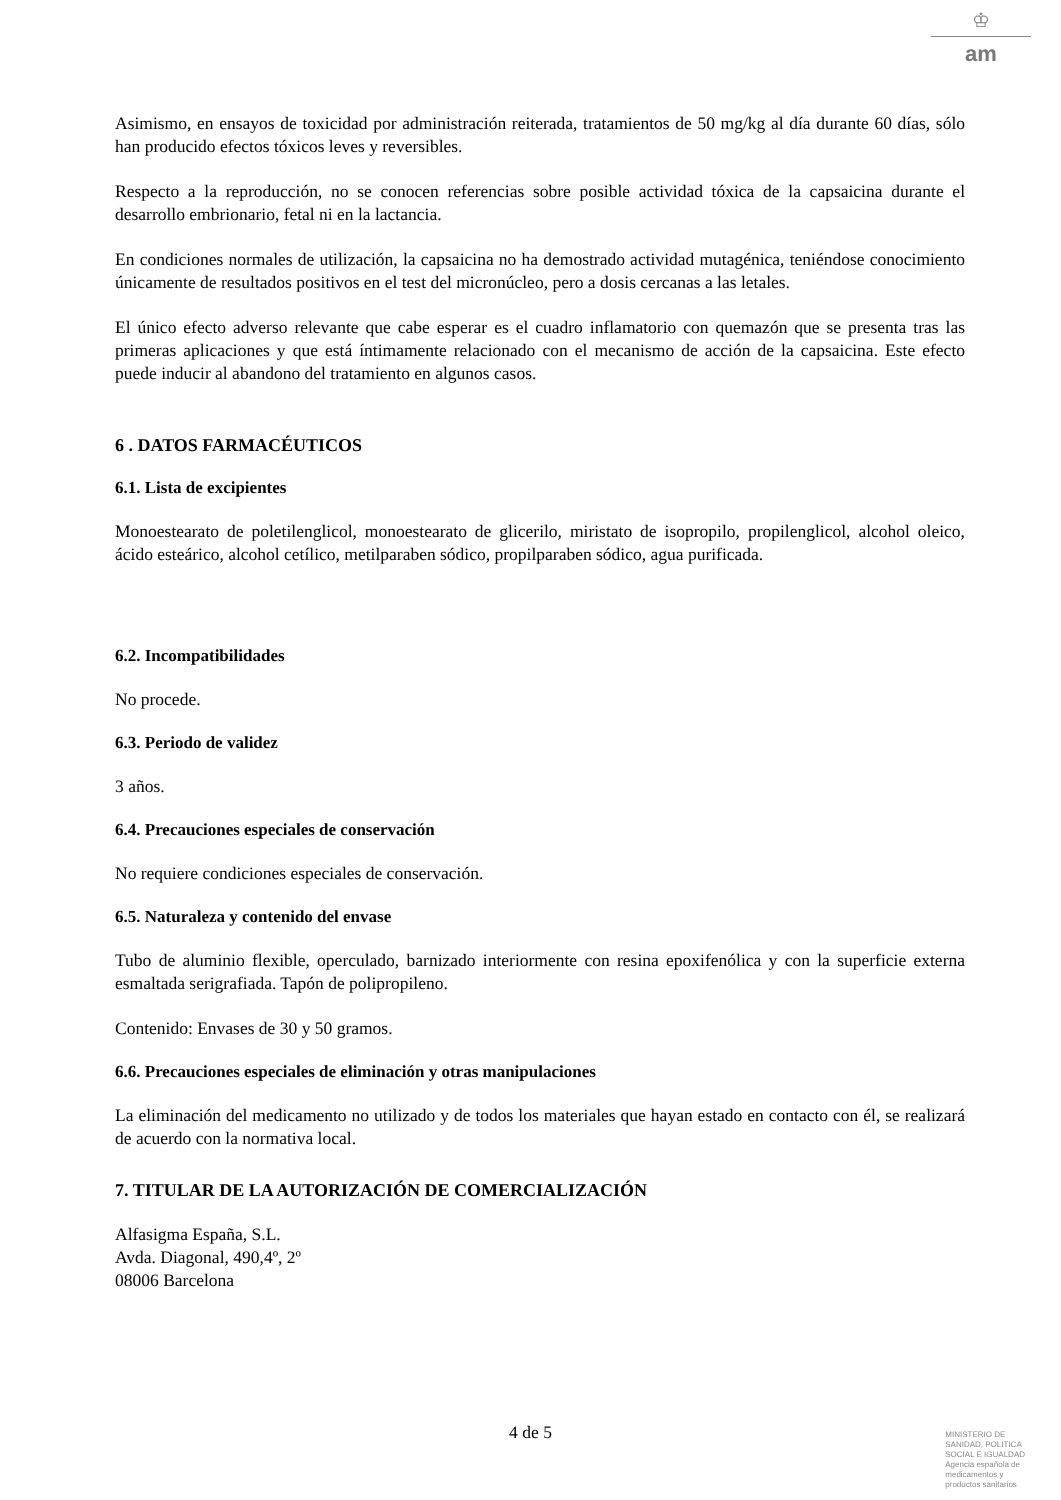♔
am
Asimismo, en ensayos de toxicidad por administración reiterada, tratamientos de 50 mg/kg al día durante 60 días, sólo han producido efectos tóxicos leves y reversibles.
Respecto a la reproducción, no se conocen referencias sobre posible actividad tóxica de la capsaicina durante el desarrollo embrionario, fetal ni en la lactancia.
En condiciones normales de utilización, la capsaicina no ha demostrado actividad mutagénica, teniéndose conocimiento únicamente de resultados positivos en el test del micronúcleo, pero a dosis cercanas a las letales.
El único efecto adverso relevante que cabe esperar es el cuadro inflamatorio con quemazón que se presenta tras las primeras aplicaciones y que está íntimamente relacionado con el mecanismo de acción de la capsaicina. Este efecto puede inducir al abandono del tratamiento en algunos casos.
6 . DATOS FARMACÉUTICOS
6.1. Lista de excipientes
Monoestearato de poletilenglicol, monoestearato de glicerilo, miristato de isopropilo, propilenglicol, alcohol oleico, ácido esteárico, alcohol cetílico, metilparaben sódico, propilparaben sódico, agua purificada.
6.2. Incompatibilidades
No procede.
6.3. Periodo de validez
3 años.
6.4. Precauciones especiales de conservación
No requiere condiciones especiales de conservación.
6.5. Naturaleza y contenido del envase
Tubo de aluminio flexible, operculado, barnizado interiormente con resina epoxifenólica y con la superficie externa esmaltada serigrafiada. Tapón de polipropileno.
Contenido: Envases de 30 y 50 gramos.
6.6. Precauciones especiales de eliminación y otras manipulaciones
La eliminación del medicamento no utilizado y de todos los materiales que hayan estado en contacto con él, se realizará de acuerdo con la normativa local.
7. TITULAR DE LA AUTORIZACIÓN DE COMERCIALIZACIÓN
Alfasigma España, S.L.
Avda. Diagonal, 490,4º, 2º
08006 Barcelona
4 de 5
MINISTERIO DE
SANIDAD, POLITICA
SOCIAL E IGUALDAD
Agencia española de
medicamentos y
productos sanitarios